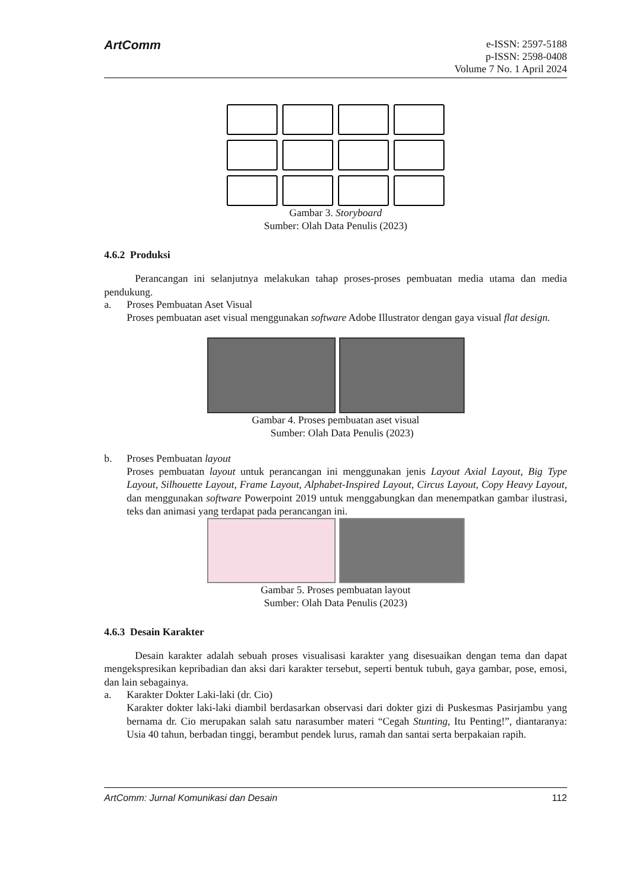ArtComm
e-ISSN: 2597-5188
p-ISSN: 2598-0408
Volume 7 No. 1 April 2024
Gambar 3. Storyboard
Sumber: Olah Data Penulis (2023)
4.6.2 Produksi
Perancangan ini selanjutnya melakukan tahap proses-proses pembuatan media utama dan media pendukung.
a. Proses Pembuatan Aset Visual
Proses pembuatan aset visual menggunakan software Adobe Illustrator dengan gaya visual flat design.
Gambar 4. Proses pembuatan aset visual
Sumber: Olah Data Penulis (2023)
b. Proses Pembuatan layout
Proses pembuatan layout untuk perancangan ini menggunakan jenis Layout Axial Layout, Big Type Layout, Silhouette Layout, Frame Layout, Alphabet-Inspired Layout, Circus Layout, Copy Heavy Layout, dan menggunakan software Powerpoint 2019 untuk menggabungkan dan menempatkan gambar ilustrasi, teks dan animasi yang terdapat pada perancangan ini.
Gambar 5. Proses pembuatan layout
Sumber: Olah Data Penulis (2023)
4.6.3 Desain Karakter
Desain karakter adalah sebuah proses visualisasi karakter yang disesuaikan dengan tema dan dapat mengekspresikan kepribadian dan aksi dari karakter tersebut, seperti bentuk tubuh, gaya gambar, pose, emosi, dan lain sebagainya.
a. Karakter Dokter Laki-laki (dr. Cio)
Karakter dokter laki-laki diambil berdasarkan observasi dari dokter gizi di Puskesmas Pasirjambu yang bernama dr. Cio merupakan salah satu narasumber materi “Cegah Stunting, Itu Penting!”, diantaranya: Usia 40 tahun, berbadan tinggi, berambut pendek lurus, ramah dan santai serta berpakaian rapih.
ArtComm: Jurnal Komunikasi dan Desain 112